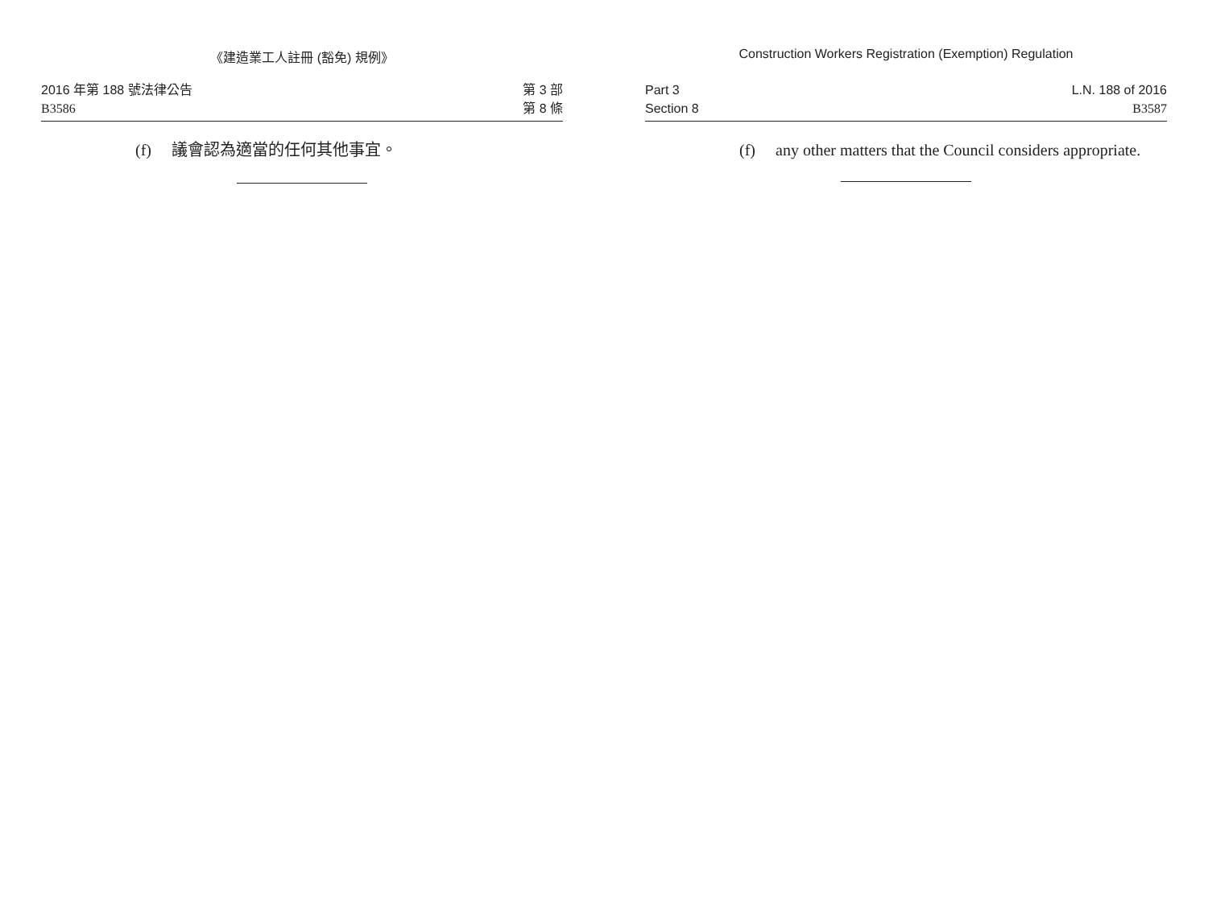《建造業工人註冊 (豁免) 規例》
2016 年第 188 號法律公告
B3586
第 3 部
第 8 條
(f) 議會認為適當的任何其他事宜。
Construction Workers Registration (Exemption) Regulation
Part 3
Section 8
L.N. 188 of 2016
B3587
(f) any other matters that the Council considers appropriate.